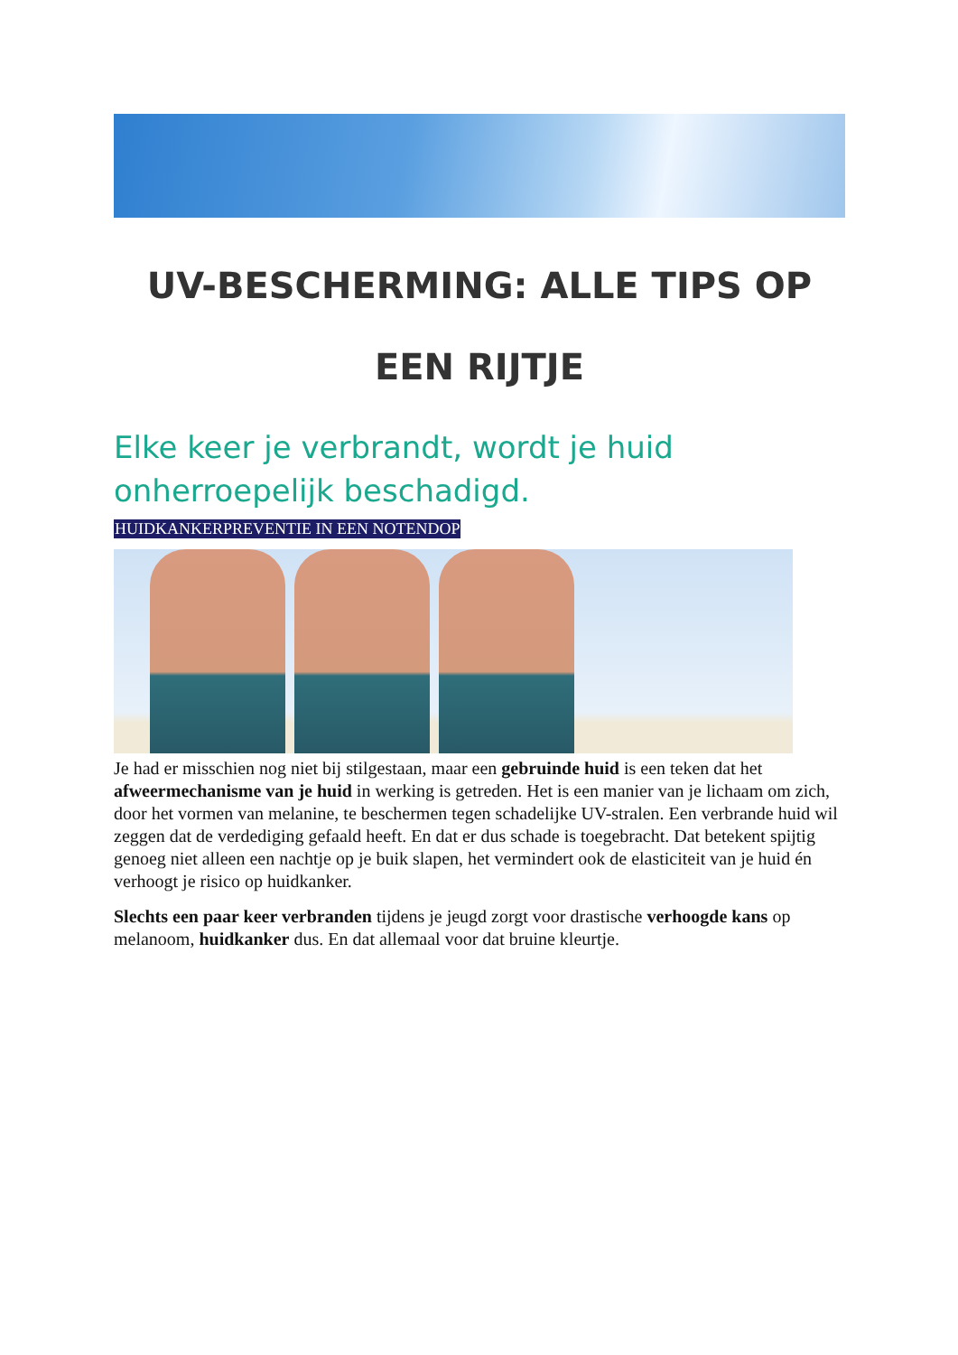UV-BESCHERMING: ALLE TIPS OP EEN RIJTJE
Elke keer je verbrandt, wordt je huid onherroepelijk beschadigd.
HUIDKANKERPREVENTIE IN EEN NOTENDOP
Je had er misschien nog niet bij stilgestaan, maar een gebruinde huid is een teken dat het afweermechanisme van je huid in werking is getreden. Het is een manier van je lichaam om zich, door het vormen van melanine, te beschermen tegen schadelijke UV-stralen. Een verbrande huid wil zeggen dat de verdediging gefaald heeft. En dat er dus schade is toegebracht. Dat betekent spijtig genoeg niet alleen een nachtje op je buik slapen, het vermindert ook de elasticiteit van je huid én verhoogt je risico op huidkanker.
Slechts een paar keer verbranden tijdens je jeugd zorgt voor drastische verhoogde kans op melanoom, huidkanker dus. En dat allemaal voor dat bruine kleurtje.